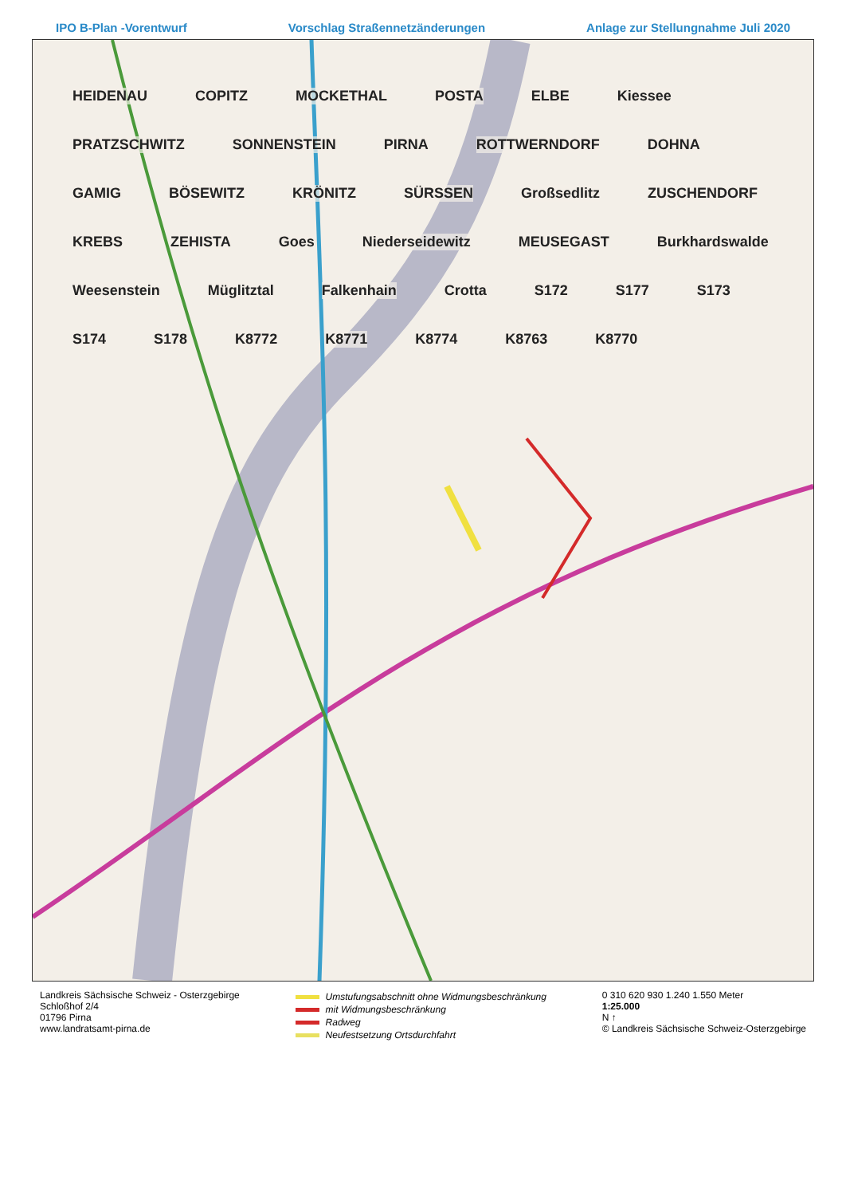IPO B-Plan -Vorentwurf Vorschlag Straßennetzänderungen Anlage zur Stellungnahme Juli 2020
HEIDENAU COPITZ MOCKETHAL POSTA ELBE Kiessee PRATZSCHWITZ SONNENSTEIN PIRNA ROTTWERNDORF DOHNA GAMIG BÖSEWITZ KRÖNITZ SÜRSSEN Großsedlitz ZUSCHENDORF KREBS ZEHISTA Goes Niederseidewitz MEUSEGAST Burkhardswalde Weesenstein Müglitztal Falkenhain Crotta S172 S177 S173 S174 S178 K8772 K8771 K8774 K8763 K8770
Landkreis Sächsische Schweiz - Osterzgebirge
Schloßhof 2/4
01796 Pirna
www.landratsamt-pirna.de
Umstufungsabschnitt ohne Widmungsbeschränkung
mit Widmungsbeschränkung
Radweg
Neufestsetzung Ortsdurchfahrt
0 310 620 930 1.240 1.550 Meter
1:25.000
N ↑
© Landkreis Sächsische Schweiz-Osterzgebirge